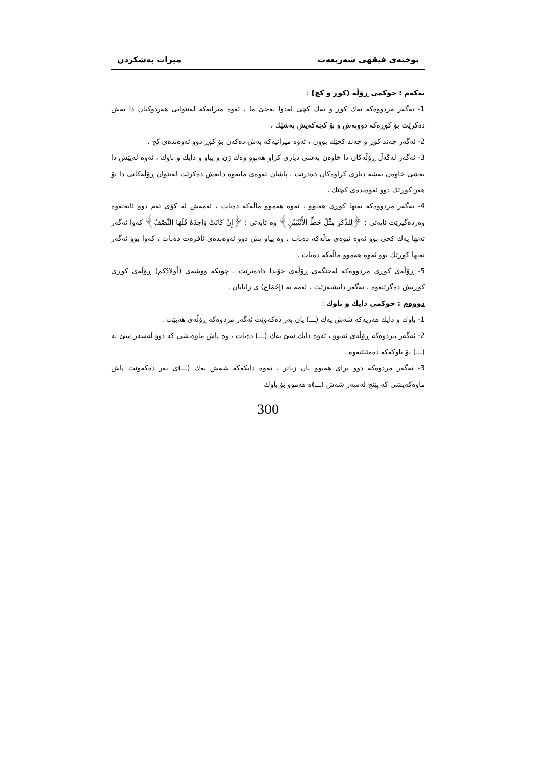پوختەی فیقهی شەریعەت میرات بەشکردن
یەکەم : حوکمی ڕۆڵە (کوڕ و کچ) :
1- ئەگەر مردووەکە یەك کوڕ و یەك کچی لەدوا بەجێ ما ، ئەوە میراتەکە لەنێوانی هەردوکیان دا بەش دەکرێت بۆ کوڕەکە دووبەش و بۆ کچەکەیش بەشێك .
2- ئەگەر چەند کوڕ و چەند کچێك بوون ، ئەوە میراتیەکە بەش دەکەن بۆ کوڕ دوو ئەوەندەی کچ .
3- ئەگەر لەگەڵ ڕۆڵەکان دا خاوەن بەشی دیاری کراو هەبوو وەك ژن و پیاو و دایك و باوك ، ئەوە لەپێش دا بەشی خاوەن بەشە دیاری کراوەکان دەدرێت ، پاشان ئەوەی مایەوە دابەش دەکرێت لەنێوان ڕۆڵەکانی دا بۆ هەر کوڕێك دوو ئەوەندەی کچێك .
4- ئەگەر مردووەکە تەنها کوڕی هەبوو ، ئەوە هەموو ماڵەکە دەبات ، ئەمەش لە کۆی ئەم دوو ئایەتەوە وەردەگیرێت ئایەتی : ﴿لِلذَّكَرِ مِثْلُ حَظِّ الأُنْثَيَيْنِ﴾ وە ئایەتی : ﴿إِنْ كَانَتْ وَاحِدَةً فَلَهَا النِّصْفُ﴾ کەوا ئەگەر تەنها یەك کچی بوو ئەوە نیوەی ماڵەکە دەبات ، وە پیاو یش دوو ئەوەندەی ئافرەت دەبات ، کەوا بوو ئەگەر تەنها کوڕێك بوو ئەوە هەموو ماڵەکە دەبات .
5- ڕۆڵەی کوڕی مردووەکە لەجێگەی ڕۆڵەی خۆیدا دادەنرێت ، چونکە ووشەی (أولادُكم) ڕۆڵەی کوڕی کوڕیش دەگرێتەوە ، ئەگەر دایشبەزێت ، ئەمە بە (إجْمَاع) ی زانایان .
دووەم : حوکمی دایك و باوك :
1- باوك و دایك هەریەکە شەش یەك (ـــ) یان بەر دەکەوێت ئەگەر مردوەکە ڕۆڵەی هەبێت .
2- ئەگەر مردوەکە ڕۆڵەی نەبوو ، ئەوە دایك سێ یەك (ـــ) دەبات ، وە پاش ماوەیشی کە دوو لەسەر سێ یە (ـــ) بۆ باوکەکە دەمێنێتەوە .
3- ئەگەر مردوەکە دوو برای هەبوو یان زیاتر ، ئەوە دایکەکە شەش یەك (ـــ)ی بەر دەکەوێت پاش ماوەکەیشی کە پێنج لەسەر شەش (ـــ)ە هەموو بۆ باوك
300